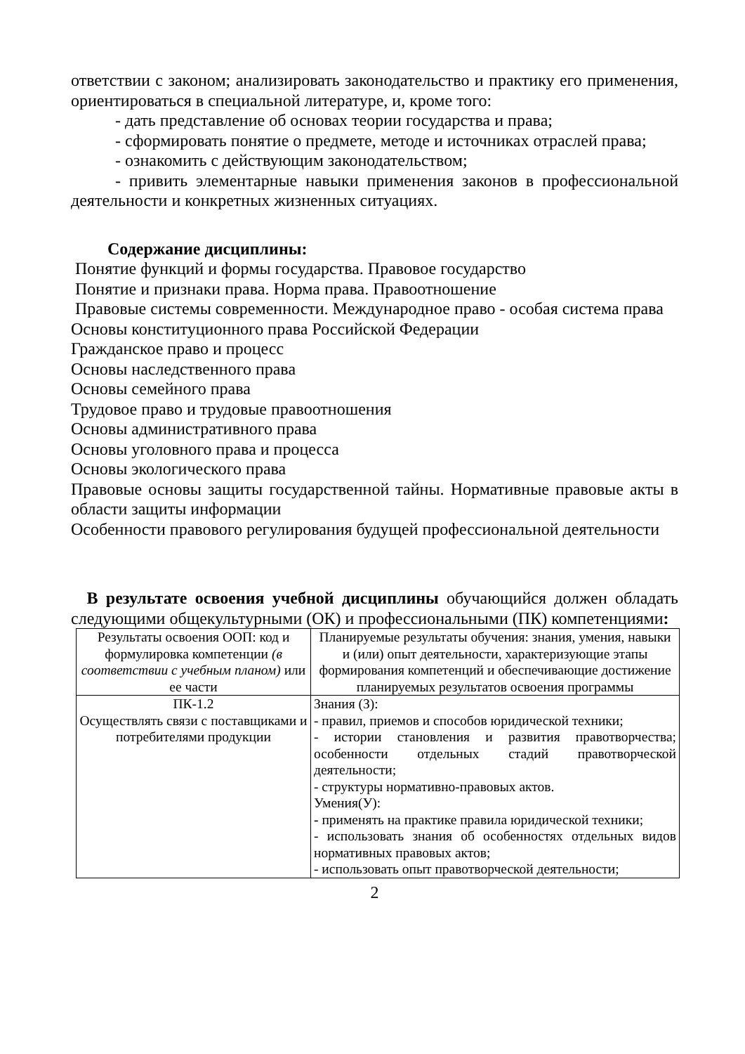ответствии с законом; анализировать законодательство и практику его применения, ориентироваться в специальной литературе, и, кроме того:
- дать представление об основах теории государства и права;
- сформировать понятие о предмете, методе и источниках отраслей права;
- ознакомить с действующим законодательством;
- привить элементарные навыки применения законов в профессиональной деятельности и конкретных жизненных ситуациях.
Содержание дисциплины:
Понятие функций и формы государства. Правовое государство
Понятие и признаки права. Норма права. Правоотношение
Правовые системы современности. Международное право - особая система права
Основы конституционного права Российской Федерации
Гражданское право и процесс
Основы наследственного права
Основы семейного права
Трудовое право и трудовые правоотношения
Основы административного права
Основы уголовного права и процесса
Основы экологического права
Правовые основы защиты государственной тайны. Нормативные правовые акты в области защиты информации
Особенности правового регулирования будущей профессиональной деятельности
В результате освоения учебной дисциплины обучающийся должен обладать следующими общекультурными (ОК) и профессиональными (ПК) компетенциями:
| Результаты освоения ООП: код и формулировка компетенции (в соответствии с учебным планом) или ее части | Планируемые результаты обучения: знания, умения, навыки и (или) опыт деятельности, характеризующие этапы формирования компетенций и обеспечивающие достижение планируемых результатов освоения программы |
| ПК-1.2 Осуществлять связи с поставщиками и потребителями продукции | Знания (З): - правил, приемов и способов юридической техники; - истории становления и развития правотворчества; особенности отдельных стадий правотворческой деятельности; - структуры нормативно-правовых актов. Умения(У): - применять на практике правила юридической техники; - использовать знания об особенностях отдельных видов нормативных правовых актов; - использовать опыт правотворческой деятельности; |
2